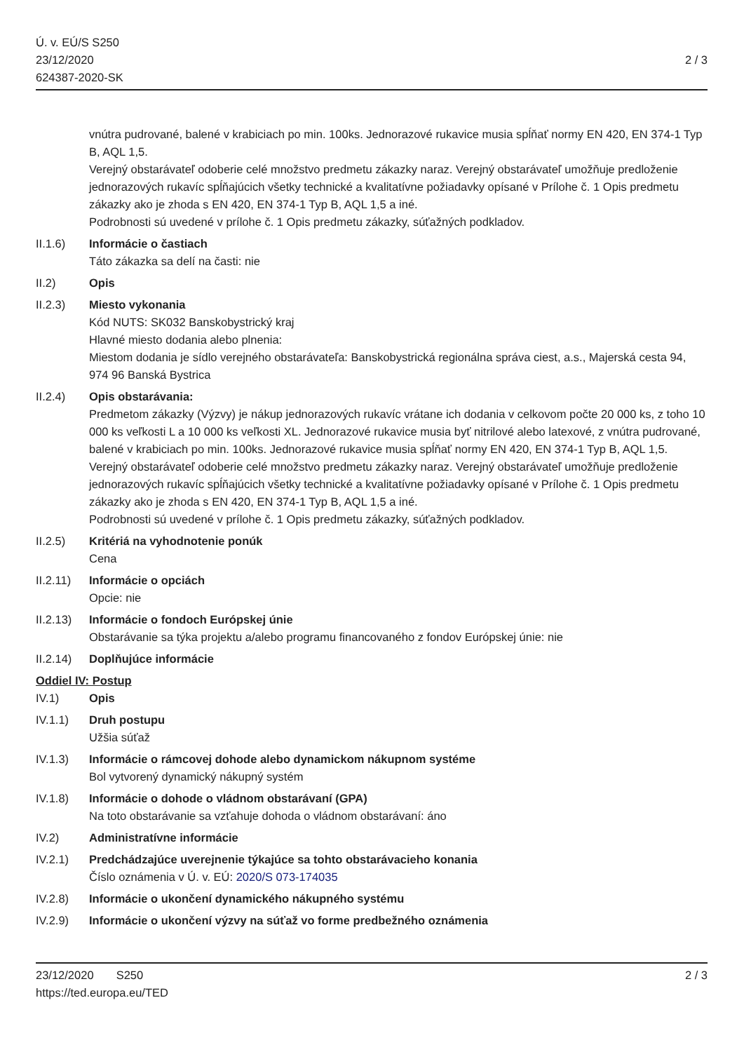Ú. v. EÚ/S S250
23/12/2020
624387-2020-SK
2 / 3
vnútra pudrované, balené v krabiciach po min. 100ks. Jednorazové rukavice musia spĺňať normy EN 420, EN 374-1 Typ B, AQL 1,5.
Verejný obstarávateľ odoberie celé množstvo predmetu zákazky naraz. Verejný obstarávateľ umožňuje predloženie jednorazových rukavíc spĺňajúcich všetky technické a kvalitatívne požiadavky opísané v Prílohe č. 1 Opis predmetu zákazky ako je zhoda s EN 420, EN 374-1 Typ B, AQL 1,5 a iné.
Podrobnosti sú uvedené v prílohe č. 1 Opis predmetu zákazky, súťažných podkladov.
II.1.6) Informácie o častiach
Táto zákazka sa delí na časti: nie
II.2) Opis
II.2.3) Miesto vykonania
Kód NUTS: SK032 Banskobystrický kraj
Hlavné miesto dodania alebo plnenia:
Miestom dodania je sídlo verejného obstarávateľa: Banskobystrická regionálna správa ciest, a.s., Majerská cesta 94, 974 96 Banská Bystrica
II.2.4) Opis obstarávania:
Predmetom zákazky (Výzvy) je nákup jednorazových rukavíc vrátane ich dodania v celkovom počte 20 000 ks, z toho 10 000 ks veľkosti L a 10 000 ks veľkosti XL. Jednorazové rukavice musia byť nitrilové alebo latexové, z vnútra pudrované, balené v krabiciach po min. 100ks. Jednorazové rukavice musia spĺňať normy EN 420, EN 374-1 Typ B, AQL 1,5.
Verejný obstarávateľ odoberie celé množstvo predmetu zákazky naraz. Verejný obstarávateľ umožňuje predloženie jednorazových rukavíc spĺňajúcich všetky technické a kvalitatívne požiadavky opísané v Prílohe č. 1 Opis predmetu zákazky ako je zhoda s EN 420, EN 374-1 Typ B, AQL 1,5 a iné.
Podrobnosti sú uvedené v prílohe č. 1 Opis predmetu zákazky, súťažných podkladov.
II.2.5) Kritériá na vyhodnotenie ponúk
Cena
II.2.11)
Informácie o opciách
Opcie: nie
II.2.13)
Informácie o fondoch Európskej únie
Obstarávanie sa týka projektu a/alebo programu financovaného z fondov Európskej únie: nie
II.2.14)
Doplňujúce informácie
Oddiel IV: Postup
IV.1) Opis
IV.1.1) Druh postupu
Užšia súťaž
IV.1.3) Informácie o rámcovej dohode alebo dynamickom nákupnom systéme
Bol vytvorený dynamický nákupný systém
IV.1.8) Informácie o dohode o vládnom obstarávaní (GPA)
Na toto obstarávanie sa vzťahuje dohoda o vládnom obstarávaní: áno
IV.2) Administratívne informácie
IV.2.1) Predchádzajúce uverejnenie týkajúce sa tohto obstarávacieho konania
Číslo oznámenia v Ú. v. EÚ: 2020/S 073-174035
IV.2.8) Informácie o ukončení dynamického nákupného systému
IV.2.9) Informácie o ukončení výzvy na súťaž vo forme predbežného oznámenia
23/12/2020 S250 2 / 3
https://ted.europa.eu/TED